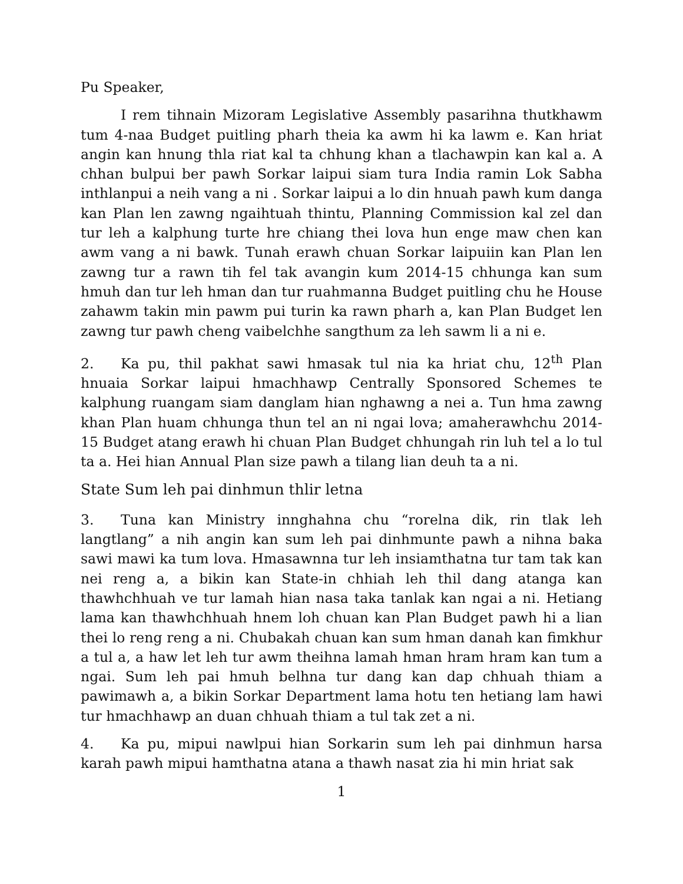Pu Speaker,
I rem tihnain Mizoram Legislative Assembly pasarihna thutkhawm tum 4-naa Budget puitling pharh theia ka awm hi ka lawm e. Kan hriat angin kan hnung thla riat kal ta chhung khan a tlachawpin kan kal a. A chhan bulpui ber pawh Sorkar laipui siam tura India ramin Lok Sabha inthlanpui a neih vang a ni . Sorkar laipui a lo din hnuah pawh kum danga kan Plan len zawng ngaihtuah thintu, Planning Commission kal zel dan tur leh a kalphung turte hre chiang thei lova hun enge maw chen kan awm vang a ni bawk. Tunah erawh chuan Sorkar laipuiin kan Plan len zawng tur a rawn tih fel tak avangin kum 2014-15 chhunga kan sum hmuh dan tur leh hman dan tur ruahmanna Budget puitling chu he House zahawm takin min pawm pui turin ka rawn pharh a, kan Plan Budget len zawng tur pawh cheng vaibelchhe sangthum za leh sawm li a ni e.
2. Ka pu, thil pakhat sawi hmasak tul nia ka hriat chu, 12<sup>th</sup> Plan hnuaia Sorkar laipui hmachhawp Centrally Sponsored Schemes te kalphung ruangam siam danglam hian nghawng a nei a. Tun hma zawng khan Plan huam chhunga thun tel an ni ngai lova; amaherawhchu 2014-15 Budget atang erawh hi chuan Plan Budget chhungah rin luh tel a lo tul ta a. Hei hian Annual Plan size pawh a tilang lian deuh ta a ni.
State Sum leh pai dinhmun thlir letna
3. Tuna kan Ministry innghahna chu “rorelna dik, rin tlak leh langtlang” a nih angin kan sum leh pai dinhmunte pawh a nihna baka sawi mawi ka tum lova. Hmasawnna tur leh insiamthatna tur tam tak kan nei reng a, a bikin kan State-in chhiah leh thil dang atanga kan thawhchhuah ve tur lamah hian nasa taka tanlak kan ngai a ni. Hetiang lama kan thawhchhuah hnem loh chuan kan Plan Budget pawh hi a lian thei lo reng reng a ni. Chubakah chuan kan sum hman danah kan fimkhur a tul a, a haw let leh tur awm theihna lamah hman hram hram kan tum a ngai. Sum leh pai hmuh belhna tur dang kan dap chhuah thiam a pawimawh a, a bikin Sorkar Department lama hotu ten hetiang lam hawi tur hmachhawp an duan chhuah thiam a tul tak zet a ni.
4. Ka pu, mipui nawlpui hian Sorkarin sum leh pai dinhmun harsa karah pawh mipui hamthatna atana a thawh nasat zia hi min hriat sak
1